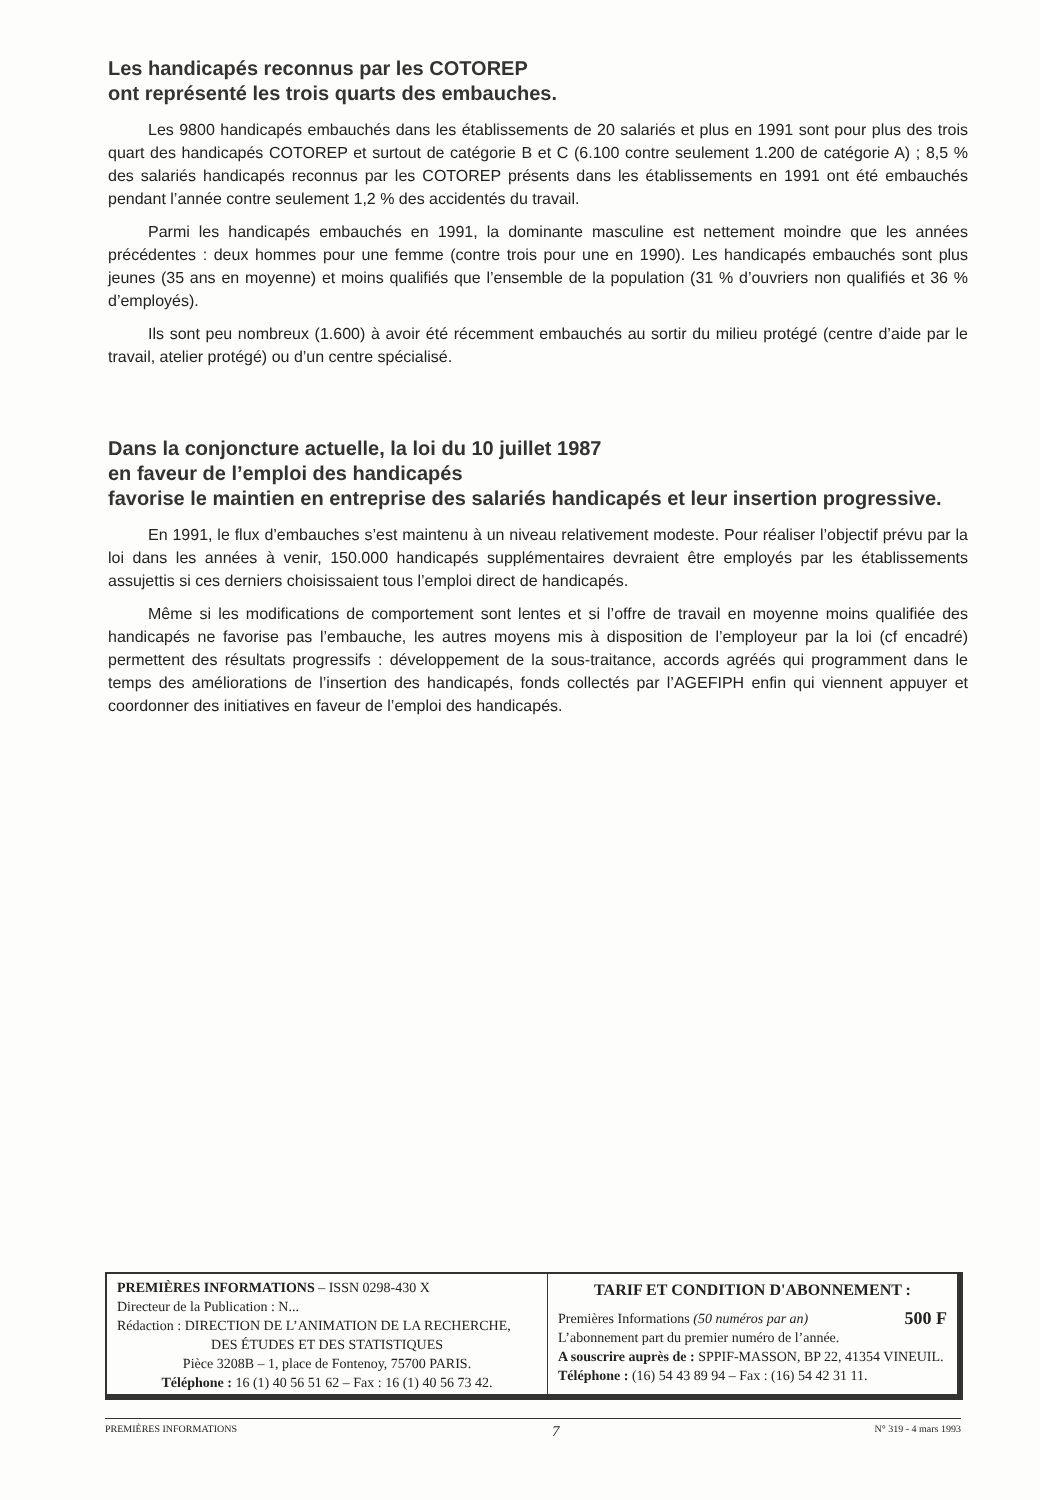Les handicapés reconnus par les COTOREP
ont représenté les trois quarts des embauches.
Les 9800 handicapés embauchés dans les établissements de 20 salariés et plus en 1991 sont pour plus des trois quart des handicapés COTOREP et surtout de catégorie B et C (6.100 contre seulement 1.200 de catégorie A) ; 8,5 % des salariés handicapés reconnus par les COTOREP présents dans les établissements en 1991 ont été embauchés pendant l’année contre seulement 1,2 % des accidentés du travail.
Parmi les handicapés embauchés en 1991, la dominante masculine est nettement moindre que les années précédentes : deux hommes pour une femme (contre trois pour une en 1990). Les handicapés embauchés sont plus jeunes (35 ans en moyenne) et moins qualifiés que l’ensemble de la population (31 % d’ouvriers non qualifiés et 36 % d’employés).
Ils sont peu nombreux (1.600) à avoir été récemment embauchés au sortir du milieu protégé (centre d’aide par le travail, atelier protégé) ou d’un centre spécialisé.
Dans la conjoncture actuelle, la loi du 10 juillet 1987
en faveur de l’emploi des handicapés
favorise le maintien en entreprise des salariés handicapés et leur insertion progressive.
En 1991, le flux d’embauches s’est maintenu à un niveau relativement modeste. Pour réaliser l’objectif prévu par la loi dans les années à venir, 150.000 handicapés supplémentaires devraient être employés par les établissements assujettis si ces derniers choisissaient tous l’emploi direct de handicapés.
Même si les modifications de comportement sont lentes et si l’offre de travail en moyenne moins qualifiée des handicapés ne favorise pas l’embauche, les autres moyens mis à disposition de l’employeur par la loi (cf encadré) permettent des résultats progressifs : développement de la sous-traitance, accords agréés qui programment dans le temps des améliorations de l’insertion des handicapés, fonds collectés par l’AGEFIPH enfin qui viennent appuyer et coordonner des initiatives en faveur de l’emploi des handicapés.
PREMIÈRES INFORMATIONS – ISSN 0298-430 X
Directeur de la Publication : N...
Rédaction : DIRECTION DE L’ANIMATION DE LA RECHERCHE,
DES ÉTUDES ET DES STATISTIQUES
Pièce 3208B – 1, place de Fontenoy, 75700 PARIS.
Téléphone : 16 (1) 40 56 51 62 – Fax : 16 (1) 40 56 73 42.
TARIF ET CONDITION D'ABONNEMENT :
Premières Informations (50 numéros par an) 500 F
L’abonnement part du premier numéro de l’année.
A souscrire auprès de : SPPIF-MASSON, BP 22, 41354 VINEUIL.
Téléphone : (16) 54 43 89 94 – Fax : (16) 54 42 31 11.
PREMIÈRES INFORMATIONS 7 N° 319 - 4 mars 1993